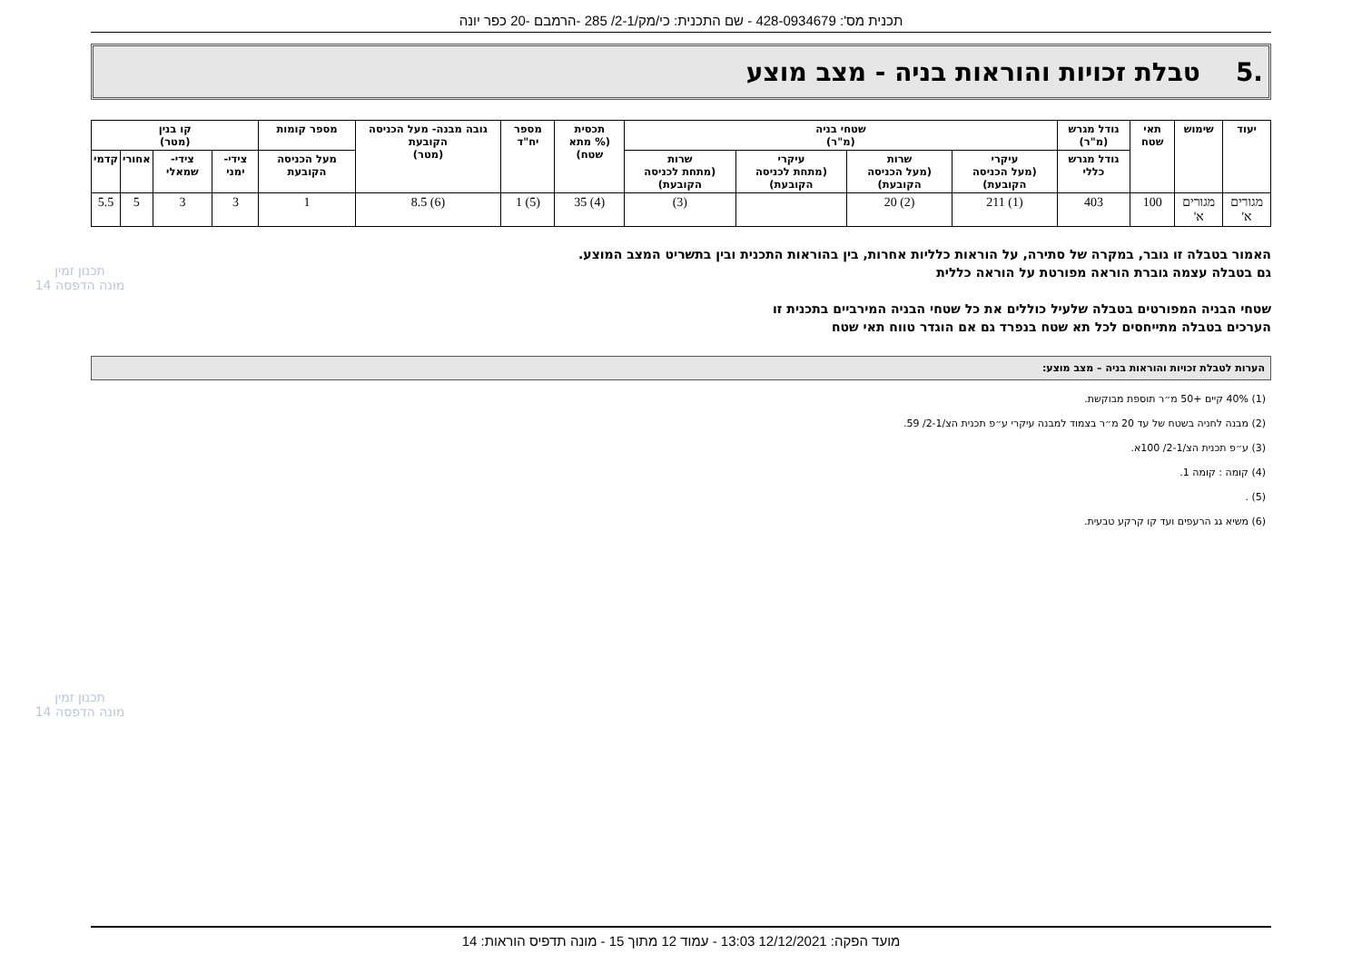תכנית מס': 428-0934679 - שם התכנית: כי/מק/2-1/ 285 -הרמבם -20 כפר יונה
.5 טבלת זכויות והוראות בניה - מצב מוצע
| יעוד | שימוש | תאי שטח | גודל מגרש (מ"ר) | שטחי בניה (מ"ר) | | | | תכסית (% מתא שטח) | מספר יח"ד | גובה מבנה- מעל הכניסה הקובעת (מטר) | מספר קומות | קו בנין (מטר) | | | |
| --- | --- | --- | --- | --- | --- | --- | --- | --- | --- | --- | --- | --- | --- | --- | --- |
| | | | גודל מגרש כללי | עיקרי (מעל הכניסה הקובעת) | שרות (מעל הכניסה הקובעת) | עיקרי (מתחת לכניסה הקובעת) | שרות (מתחת לכניסה הקובעת) | | | | מעל הכניסה הקובעת | צידי- ימני | צידי- שמאלי | אחורי | קדמי |
| מגורים א' | מגורים א' | 100 | 403 | (1) 211 | (2) 20 | | (3) | (4) 35 | (5) 1 | (6) 8.5 | 1 | 3 | 3 | 5 | 5.5 |
האמור בטבלה זו גובר, במקרה של סתירה, על הוראות כלליות אחרות, בין בהוראות התכנית ובין בתשריט המצב המוצע.
גם בטבלה עצמה גוברת הוראה מפורטת על הוראה כללית
שטחי הבניה המפורטים בטבלה שלעיל כוללים את כל שטחי הבניה המירביים בתכנית זו
הערכים בטבלה מתייחסים לכל תא שטח בנפרד גם אם הוגדר טווח תאי שטח
הערות לטבלת זכויות והוראות בניה – מצב מוצע:
(1) 40% קיים +50 מ״ר תוספת מבוקשת.
(2) מבנה לחניה בשטח של עד 20 מ״ר בצמוד למבנה עיקרי ע״פ תכנית הצ/2-1/ 59.
(3) ע״פ תכנית הצ/2-1/ 100א.
(4) קומה : קומה 1.
(5) .
(6) משיא גג הרעפים ועד קו קרקע טבעית.
תכנון זמין
מונה הדפסה 14
תכנון זמין
מונה הדפסה 14
מועד הפקה: 12/12/2021 13:03 - עמוד 12 מתוך 15 - מונה תדפיס הוראות: 14